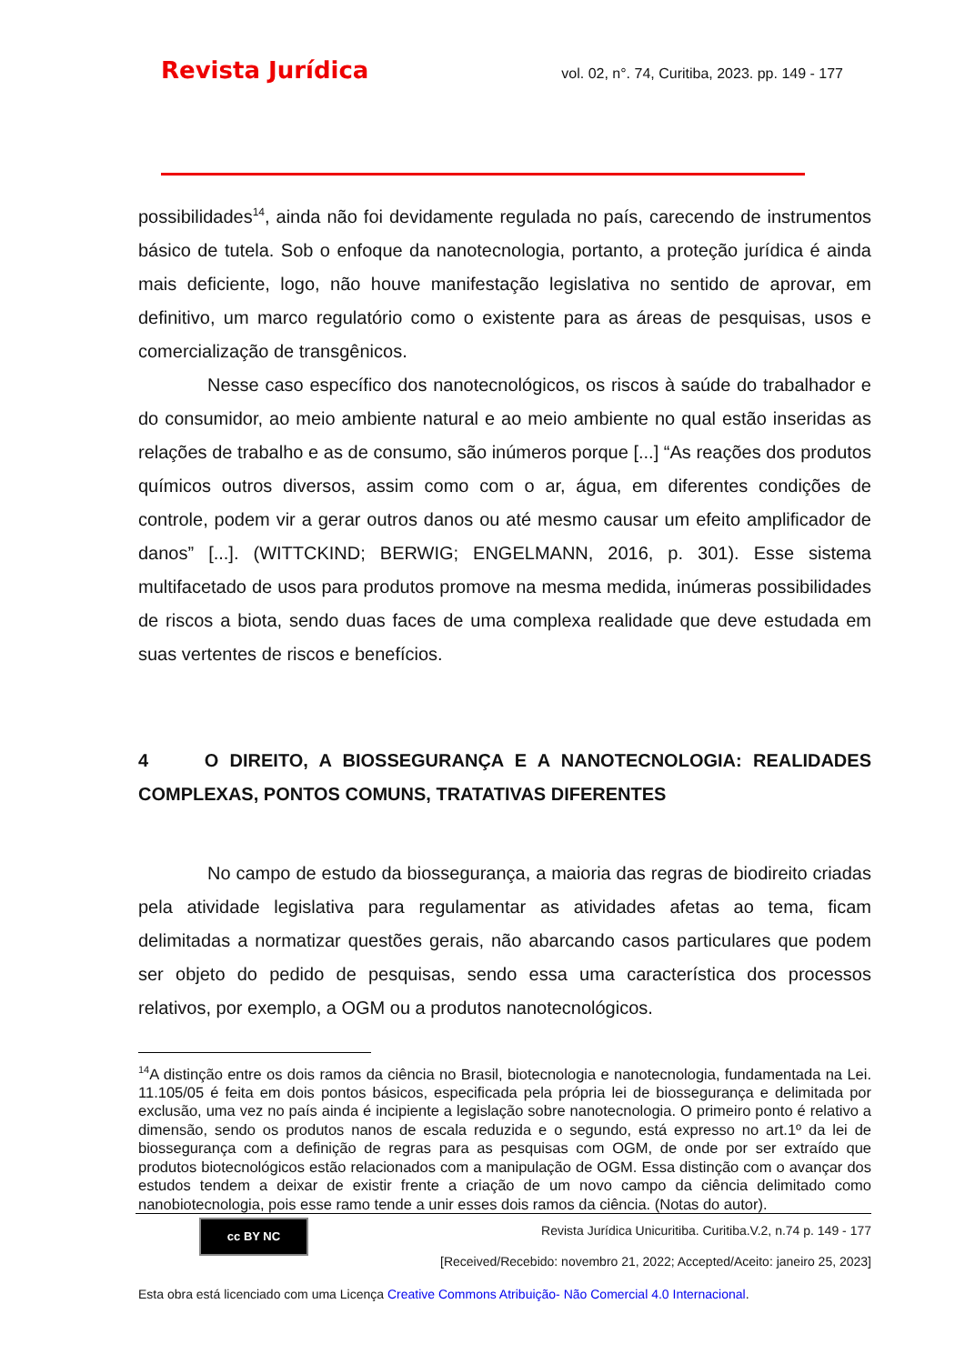Revista Jurídica vol. 02, n°. 74, Curitiba, 2023. pp. 149 - 177
possibilidades<sup>14</sup>, ainda não foi devidamente regulada no país, carecendo de instrumentos básico de tutela. Sob o enfoque da nanotecnologia, portanto, a proteção jurídica é ainda mais deficiente, logo, não houve manifestação legislativa no sentido de aprovar, em definitivo, um marco regulatório como o existente para as áreas de pesquisas, usos e comercialização de transgênicos.
Nesse caso específico dos nanotecnológicos, os riscos à saúde do trabalhador e do consumidor, ao meio ambiente natural e ao meio ambiente no qual estão inseridas as relações de trabalho e as de consumo, são inúmeros porque [...] “As reações dos produtos químicos outros diversos, assim como com o ar, água, em diferentes condições de controle, podem vir a gerar outros danos ou até mesmo causar um efeito amplificador de danos” [...]. (WITTCKIND; BERWIG; ENGELMANN, 2016, p. 301). Esse sistema multifacetado de usos para produtos promove na mesma medida, inúmeras possibilidades de riscos a biota, sendo duas faces de uma complexa realidade que deve estudada em suas vertentes de riscos e benefícios.
4 O DIREITO, A BIOSSEGURANÇA E A NANOTECNOLOGIA: REALIDADES COMPLEXAS, PONTOS COMUNS, TRATATIVAS DIFERENTES
No campo de estudo da biossegurança, a maioria das regras de biodireito criadas pela atividade legislativa para regulamentar as atividades afetas ao tema, ficam delimitadas a normatizar questões gerais, não abarcando casos particulares que podem ser objeto do pedido de pesquisas, sendo essa uma característica dos processos relativos, por exemplo, a OGM ou a produtos nanotecnológicos.
<sup>14</sup> A distinção entre os dois ramos da ciência no Brasil, biotecnologia e nanotecnologia, fundamentada na Lei. 11.105/05 é feita em dois pontos básicos, especificada pela própria lei de biossegurança e delimitada por exclusão, uma vez no país ainda é incipiente a legislação sobre nanotecnologia. O primeiro ponto é relativo a dimensão, sendo os produtos nanos de escala reduzida e o segundo, está expresso no art.1º da lei de biossegurança com a definição de regras para as pesquisas com OGM, de onde por ser extraído que produtos biotecnológicos estão relacionados com a manipulação de OGM. Essa distinção com o avançar dos estudos tendem a deixar de existir frente a criação de um novo campo da ciência delimitado como nanobiotecnologia, pois esse ramo tende a unir esses dois ramos da ciência. (Notas do autor).
cc BY NC
Revista Jurídica Unicuritiba. Curitiba.V.2, n.74 p. 149 - 177
[Received/Recebido: novembro 21, 2022; Accepted/Aceito: janeiro 25, 2023]
Esta obra está licenciado com uma Licença Creative Commons Atribuição- Não Comercial 4.0 Internacional.